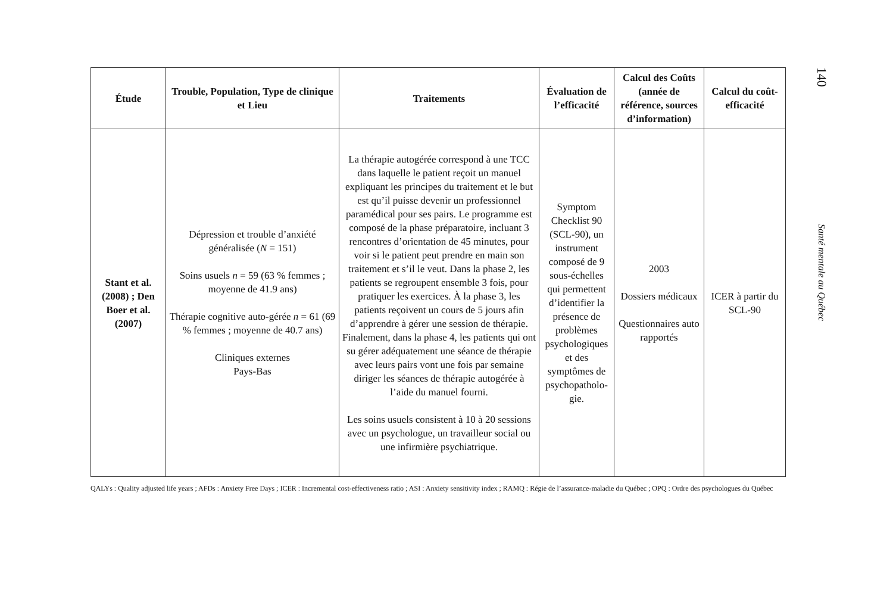| Étude | Trouble, Population, Type de clinique et Lieu | Traitements | Évaluation de l’efficacité | Calcul des Coûts (année de référence, sources d’information) | Calcul du coût-efficacité |
| --- | --- | --- | --- | --- | --- |
| Stant et al. (2008) ; Den Boer et al. (2007) | Dépression et trouble d’anxiété généralisée ( N = 151) Soins usuels n = 59 (63 % femmes ; moyenne de 41.9 ans) Thérapie cognitive auto-gérée n = 61 (69 % femmes ; moyenne de 40.7 ans) Cliniques externes Pays-Bas | La thérapie autogérée correspond à une TCC dans laquelle le patient reçoit un manuel expliquant les principes du traitement et le but est qu’il puisse devenir un professionnel paramédical pour ses pairs. Le programme est composé de la phase préparatoire, incluant 3 rencontres d’orientation de 45 minutes, pour voir si le patient peut prendre en main son traitement et s’il le veut. Dans la phase 2, les patients se regroupent ensemble 3 fois, pour pratiquer les exercices. À la phase 3, les patients reçoivent un cours de 5 jours afin d’apprendre à gérer une session de thérapie. Finalement, dans la phase 4, les patients qui ont su gérer adéquatement une séance de thérapie avec leurs pairs vont une fois par semaine diriger les séances de thérapie autogérée à l’aide du manuel fourni. Les soins usuels consistent à 10 à 20 sessions avec un psychologue, un travailleur social ou une infirmière psychiatrique. | Symptom Checklist 90 (SCL-90), un instrument composé de 9 sous-échelles qui permettent d’identifier la présence de problèmes psychologiques et des symptômes de psychopatholo-gie. | 2003 Dossiers médicaux Questionnaires auto rapportés | ICER à partir du SCL-90 |
QALYs : Quality adjusted life years ; AFDs : Anxiety Free Days ; ICER : Incremental cost-effectiveness ratio ; ASI : Anxiety sensitivity index ; RAMQ : Régie de l’assurance-maladie du Québec ; OPQ : Ordre des psychologues du Québec
140
Santé mentale au Québec